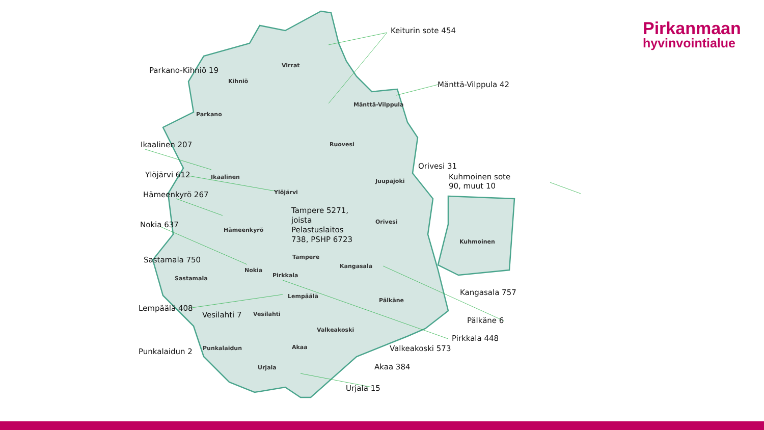Pirkanmaan
hyvinvointialue
Virrat
Kihniö
Parkano
Mänttä-Vilppula
Ruovesi
Juupajoki
Ikaalinen
Ylöjärvi
Orivesi
Hämeenkyrö
Kuhmoinen
Tampere
Kangasala
Nokia
Pirkkala
Sastamala
Lempäälä
Pälkäne
Vesilahti
Valkeakoski
Punkalaidun Akaa
Urjala
Keiturin sote 454
Parkano-Kihniö 19
Mänttä-Vilppula 42
Ikaalinen 207
Orivesi 31
Kuhmoinen sote
90, muut 10
Ylöjärvi 612
Hämeenkyrö 267
Tampere 5271,
joista
Pelastuslaitos
738, PSHP 6723
Nokia 637
Sastamala 750
Kangasala 757
Lempäälä 408
Vesilahti 7
Pälkäne 6
Pirkkala 448
Valkeakoski 573
Punkalaidun 2
Akaa 384
Urjala 15